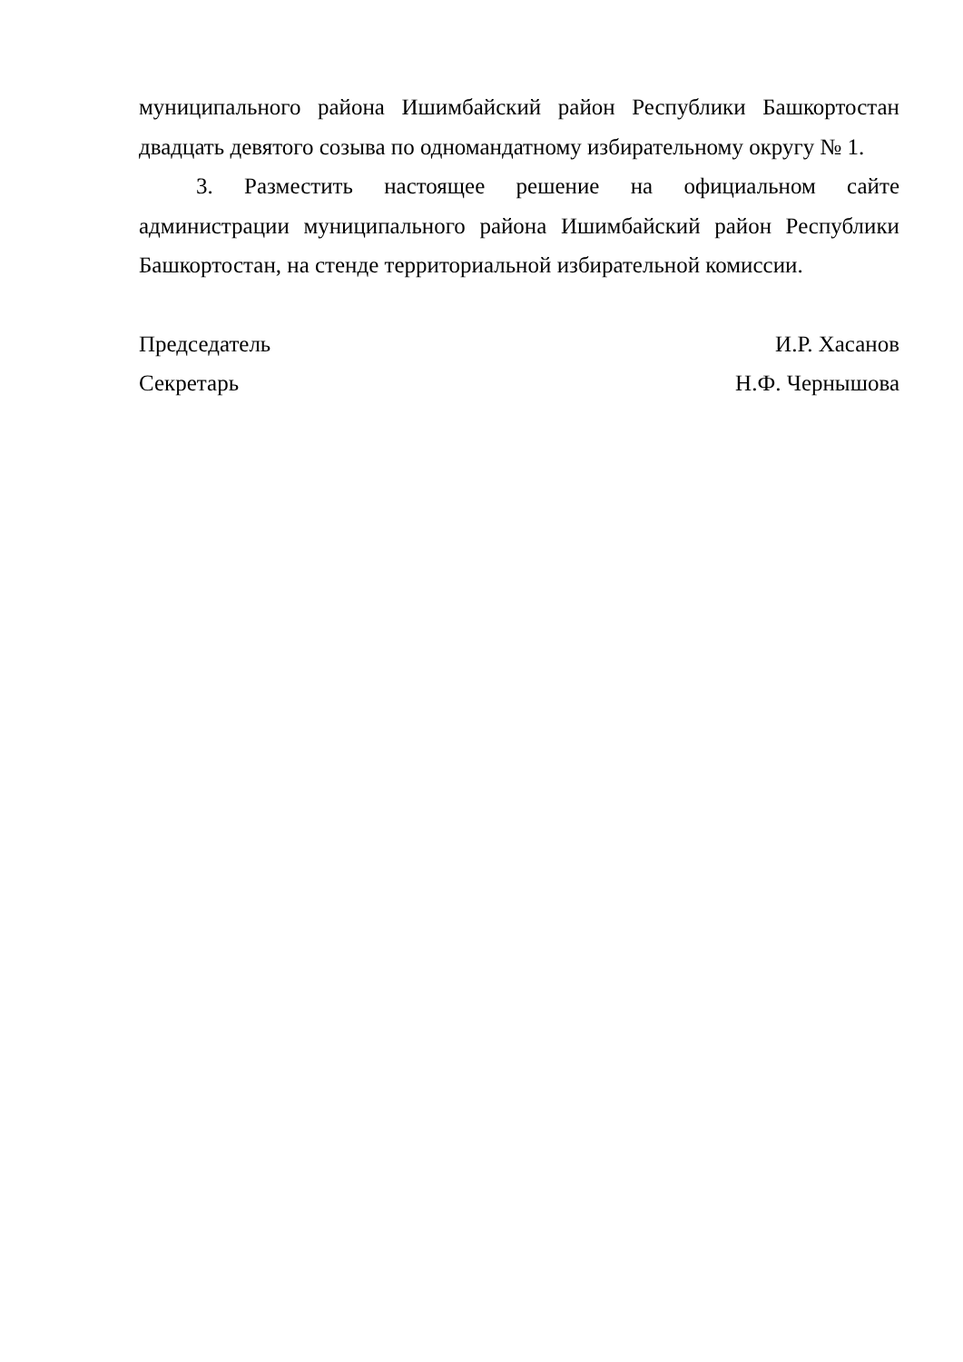муниципального района Ишимбайский район Республики Башкортостан двадцать девятого созыва по одномандатному избирательному округу № 1.
3. Разместить настоящее решение на официальном сайте администрации муниципального района Ишимбайский район Республики Башкортостан, на стенде территориальной избирательной комиссии.
Председатель И.Р. Хасанов
Секретарь Н.Ф. Чернышова